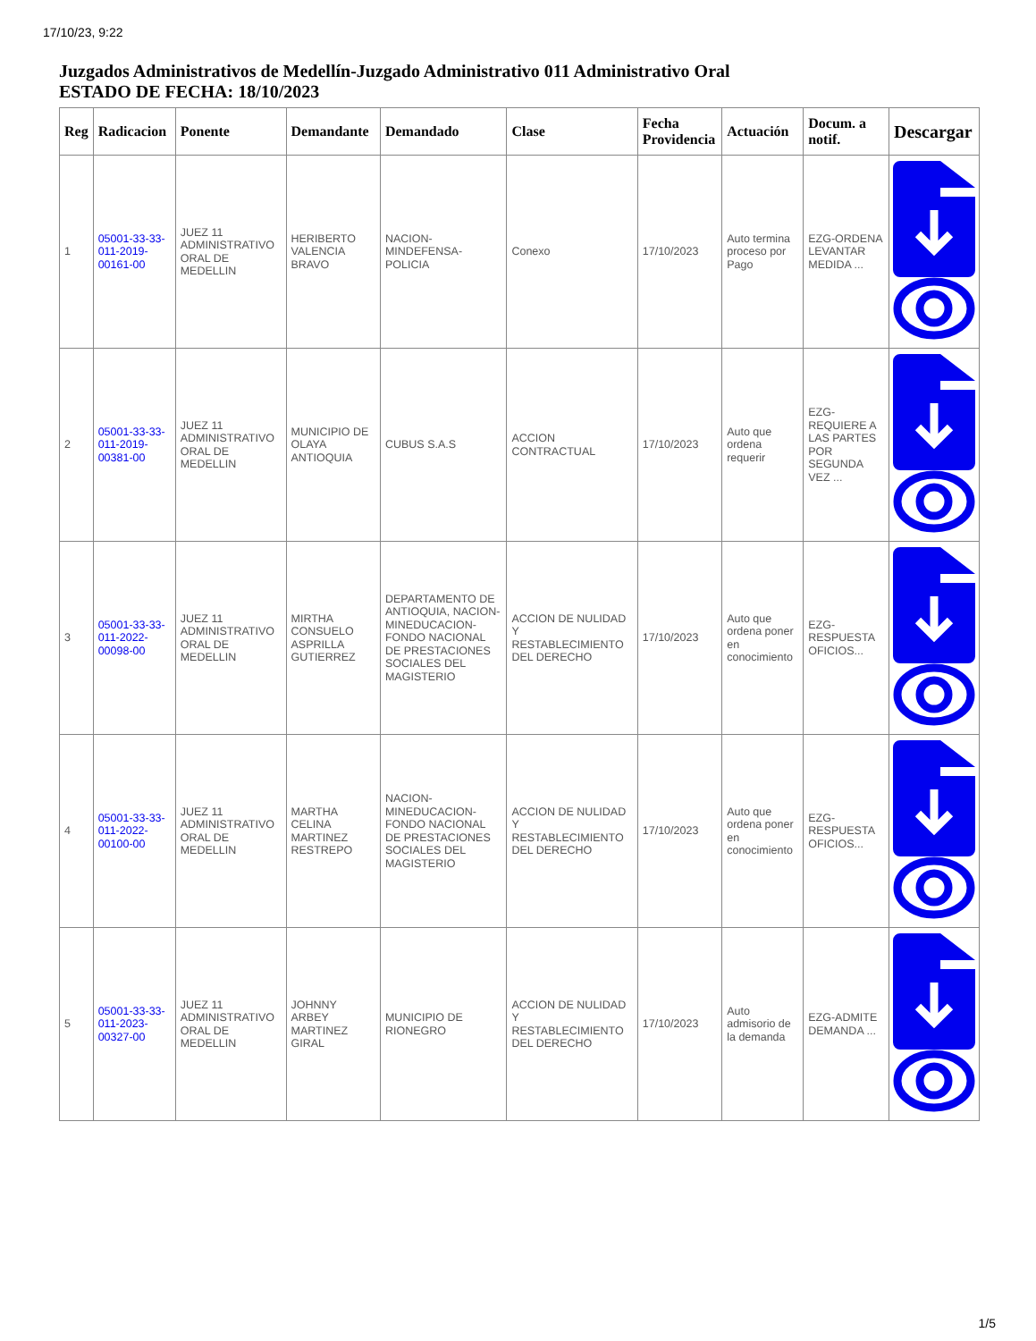17/10/23, 9:22
Juzgados Administrativos de Medellín-Juzgado Administrativo 011 Administrativo Oral
ESTADO DE FECHA: 18/10/2023
| Reg | Radicacion | Ponente | Demandante | Demandado | Clase | Fecha Providencia | Actuación | Docum. a notif. | Descargar |
| --- | --- | --- | --- | --- | --- | --- | --- | --- | --- |
| 1 | 05001-33-33-011-2019-00161-00 | JUEZ 11 ADMINISTRATIVO ORAL DE MEDELLIN | HERIBERTO VALENCIA BRAVO | NACION-MINDEFENSA-POLICIA | Conexo | 17/10/2023 | Auto termina proceso por Pago | EZG-ORDENA LEVANTAR MEDIDA ... | |
| 2 | 05001-33-33-011-2019-00381-00 | JUEZ 11 ADMINISTRATIVO ORAL DE MEDELLIN | MUNICIPIO DE OLAYA ANTIOQUIA | CUBUS S.A.S | ACCION CONTRACTUAL | 17/10/2023 | Auto que ordena requerir | EZG-REQUIERE A LAS PARTES POR SEGUNDA VEZ ... | |
| 3 | 05001-33-33-011-2022-00098-00 | JUEZ 11 ADMINISTRATIVO ORAL DE MEDELLIN | MIRTHA CONSUELO ASPRILLA GUTIERREZ | DEPARTAMENTO DE ANTIOQUIA, NACION-MINEDUCACION-FONDO NACIONAL DE PRESTACIONES SOCIALES DEL MAGISTERIO | ACCION DE NULIDAD Y RESTABLECIMIENTO DEL DERECHO | 17/10/2023 | Auto que ordena poner en conocimiento | EZG-RESPUESTA OFICIOS... | |
| 4 | 05001-33-33-011-2022-00100-00 | JUEZ 11 ADMINISTRATIVO ORAL DE MEDELLIN | MARTHA CELINA MARTINEZ RESTREPO | NACION-MINEDUCACION-FONDO NACIONAL DE PRESTACIONES SOCIALES DEL MAGISTERIO | ACCION DE NULIDAD Y RESTABLECIMIENTO DEL DERECHO | 17/10/2023 | Auto que ordena poner en conocimiento | EZG-RESPUESTA OFICIOS... | |
| 5 | 05001-33-33-011-2023-00327-00 | JUEZ 11 ADMINISTRATIVO ORAL DE MEDELLIN | JOHNNY ARBEY MARTINEZ GIRAL | MUNICIPIO DE RIONEGRO | ACCION DE NULIDAD Y RESTABLECIMIENTO DEL DERECHO | 17/10/2023 | Auto admisorio de la demanda | EZG-ADMITE DEMANDA ... | |
1/5